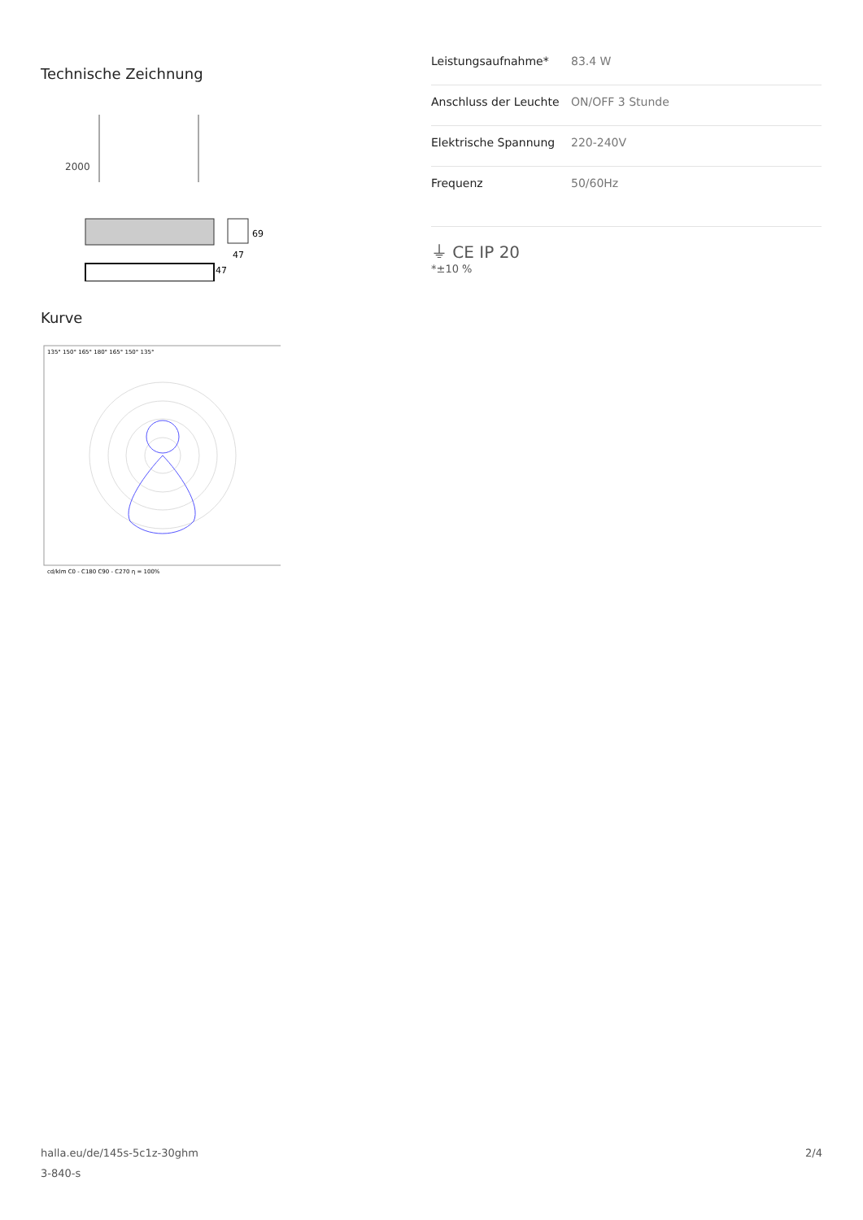Technische Zeichnung
2000
69
47
47
Kurve
135° 150° 165° 180° 165° 150° 135°
cd/klm C0 - C180 C90 - C270 η = 100%
| Leistungsaufnahme* | 83.4 W |
| Anschluss der Leuchte | ON/OFF 3 Stunde |
| Elektrische Spannung | 220-240V |
| Frequenz | 50/60Hz |
⏚ CE IP 20
*±10 %
halla.eu/de/145s-5c1z-30ghm
3-840-s
2/4